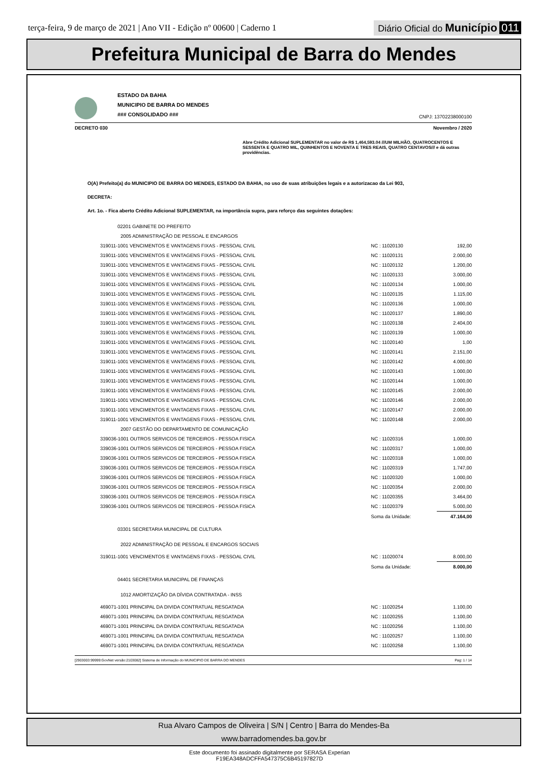terça-feira, 9 de março de 2021 | Ano VII - Edição nº 00600 | Caderno 1
Diário Oficial do Município 011
Prefeitura Municipal de Barra do Mendes
ESTADO DA BAHIA
MUNICIPIO DE BARRA DO MENDES
### CONSOLIDADO ###
CNPJ: 13702238000100
DECRETO 030 Novembro / 2020
Abre Crédito Adicional SUPLEMENTAR no valor de R$ 1,464,593.04 ///UM MILHÃO, QUATROCENTOS E SESSENTA E QUATRO MIL, QUINHENTOS E NOVENTA E TRES REAIS, QUATRO CENTAVOS/// e dá outras providências.
O(A) Prefeito(a) do MUNICIPIO DE BARRA DO MENDES, ESTADO DA BAHIA, no uso de suas atribuições legais e a autorizacao da Lei 903,
DECRETA:
Art. 1o. - Fica aberto Crédito Adicional SUPLEMENTAR, na importância supra, para reforço das seguintes dotações:
| 02201 GABINETE DO PREFEITO | | |
| 2005 ADMINISTRAÇÃO DE PESSOAL E ENCARGOS | | |
| 319011-1001 VENCIMENTOS E VANTAGENS FIXAS - PESSOAL CIVIL | NC : 11020130 | 192,00 |
| 319011-1001 VENCIMENTOS E VANTAGENS FIXAS - PESSOAL CIVIL | NC : 11020131 | 2.000,00 |
| 319011-1001 VENCIMENTOS E VANTAGENS FIXAS - PESSOAL CIVIL | NC : 11020132 | 1.200,00 |
| 319011-1001 VENCIMENTOS E VANTAGENS FIXAS - PESSOAL CIVIL | NC : 11020133 | 3.000,00 |
| 319011-1001 VENCIMENTOS E VANTAGENS FIXAS - PESSOAL CIVIL | NC : 11020134 | 1.000,00 |
| 319011-1001 VENCIMENTOS E VANTAGENS FIXAS - PESSOAL CIVIL | NC : 11020135 | 1.115,00 |
| 319011-1001 VENCIMENTOS E VANTAGENS FIXAS - PESSOAL CIVIL | NC : 11020136 | 1.000,00 |
| 319011-1001 VENCIMENTOS E VANTAGENS FIXAS - PESSOAL CIVIL | NC : 11020137 | 1.890,00 |
| 319011-1001 VENCIMENTOS E VANTAGENS FIXAS - PESSOAL CIVIL | NC : 11020138 | 2.404,00 |
| 319011-1001 VENCIMENTOS E VANTAGENS FIXAS - PESSOAL CIVIL | NC : 11020139 | 1.000,00 |
| 319011-1001 VENCIMENTOS E VANTAGENS FIXAS - PESSOAL CIVIL | NC : 11020140 | 1,00 |
| 319011-1001 VENCIMENTOS E VANTAGENS FIXAS - PESSOAL CIVIL | NC : 11020141 | 2.151,00 |
| 319011-1001 VENCIMENTOS E VANTAGENS FIXAS - PESSOAL CIVIL | NC : 11020142 | 4.000,00 |
| 319011-1001 VENCIMENTOS E VANTAGENS FIXAS - PESSOAL CIVIL | NC : 11020143 | 1.000,00 |
| 319011-1001 VENCIMENTOS E VANTAGENS FIXAS - PESSOAL CIVIL | NC : 11020144 | 1.000,00 |
| 319011-1001 VENCIMENTOS E VANTAGENS FIXAS - PESSOAL CIVIL | NC : 11020145 | 2.000,00 |
| 319011-1001 VENCIMENTOS E VANTAGENS FIXAS - PESSOAL CIVIL | NC : 11020146 | 2.000,00 |
| 319011-1001 VENCIMENTOS E VANTAGENS FIXAS - PESSOAL CIVIL | NC : 11020147 | 2.000,00 |
| 319011-1001 VENCIMENTOS E VANTAGENS FIXAS - PESSOAL CIVIL | NC : 11020148 | 2.000,00 |
| 2007 GESTÃO DO DEPARTAMENTO DE COMUNICAÇÃO | | |
| 339036-1001 OUTROS SERVICOS DE TERCEIROS - PESSOA FISICA | NC : 11020316 | 1.000,00 |
| 339036-1001 OUTROS SERVICOS DE TERCEIROS - PESSOA FISICA | NC : 11020317 | 1.000,00 |
| 339036-1001 OUTROS SERVICOS DE TERCEIROS - PESSOA FISICA | NC : 11020318 | 1.000,00 |
| 339036-1001 OUTROS SERVICOS DE TERCEIROS - PESSOA FISICA | NC : 11020319 | 1.747,00 |
| 339036-1001 OUTROS SERVICOS DE TERCEIROS - PESSOA FISICA | NC : 11020320 | 1.000,00 |
| 339036-1001 OUTROS SERVICOS DE TERCEIROS - PESSOA FISICA | NC : 11020354 | 2.000,00 |
| 339036-1001 OUTROS SERVICOS DE TERCEIROS - PESSOA FISICA | NC : 11020355 | 3.464,00 |
| 339036-1001 OUTROS SERVICOS DE TERCEIROS - PESSOA FISICA | NC : 11020379 | 5.000,00 |
| | Soma da Unidade: | 47.164,00 |
| 03301 SECRETARIA MUNICIPAL DE CULTURA | | |
| 2022 ADMINISTRAÇÃO DE PESSOAL E ENCARGOS SOCIAIS | | |
| 319011-1001 VENCIMENTOS E VANTAGENS FIXAS - PESSOAL CIVIL | NC : 11020074 | 8.000,00 |
| | Soma da Unidade: | 8.000,00 |
| 04401 SECRETARIA MUNICIPAL DE FINANÇAS | | |
| 1012 AMORTIZAÇÃO DA DÍVIDA CONTRATADA - INSS | | |
| 469071-1001 PRINCIPAL DA DIVIDA CONTRATUAL RESGATADA | NC : 11020254 | 1.100,00 |
| 469071-1001 PRINCIPAL DA DIVIDA CONTRATUAL RESGATADA | NC : 11020255 | 1.100,00 |
| 469071-1001 PRINCIPAL DA DIVIDA CONTRATUAL RESGATADA | NC : 11020256 | 1.100,00 |
| 469071-1001 PRINCIPAL DA DIVIDA CONTRATUAL RESGATADA | NC : 11020257 | 1.100,00 |
| 469071-1001 PRINCIPAL DA DIVIDA CONTRATUAL RESGATADA | NC : 11020258 | 1.100,00 |
[2903003:99999:GovNet versão:2103082] Sistema de Informação do MUNICIPIO DE BARRA DO MENDES Pag: 1 / 14
Rua Alvaro Campos de Oliveira | S/N | Centro | Barra do Mendes-Ba
www.barradomendes.ba.gov.br
Este documento foi assinado digitalmente por SERASA Experian
F19EA348ADCFFA547375C6B45197827D